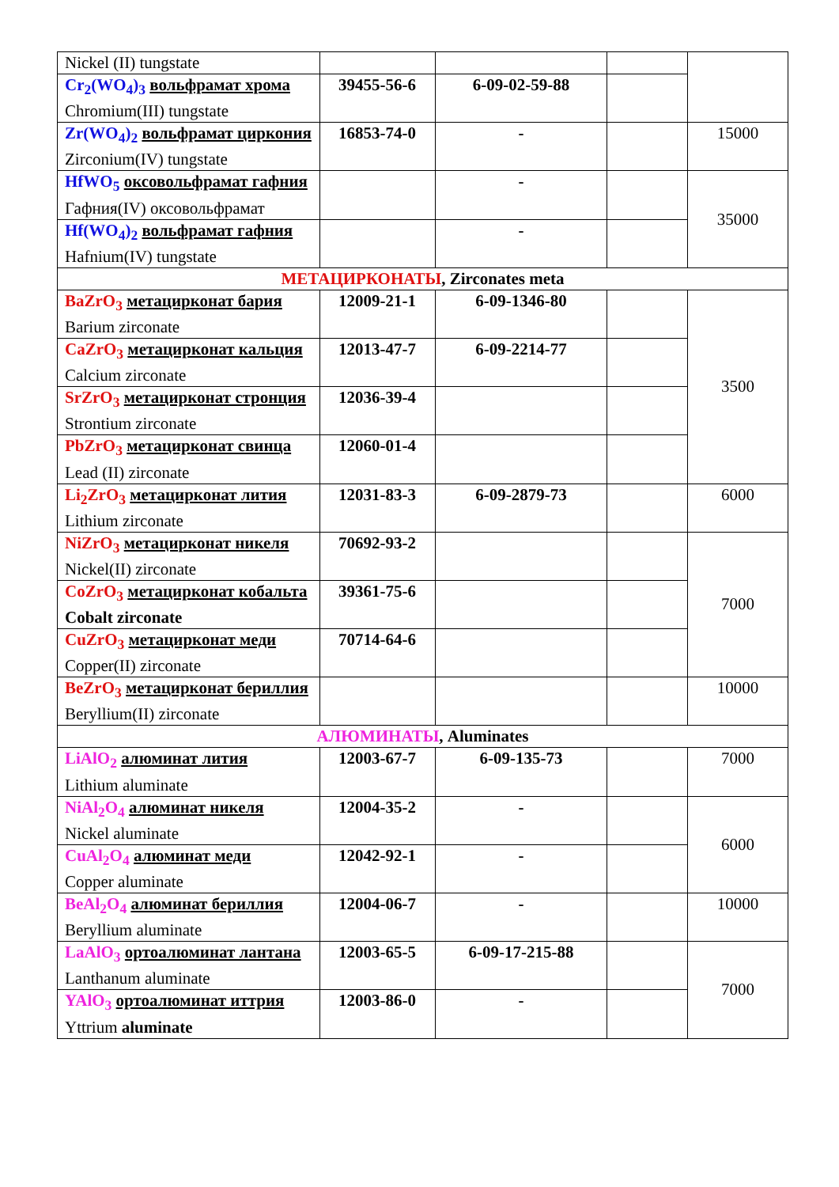| Nickel (II) tungstate | | | | |
| Cr<sub>2</sub>(WO<sub>4</sub>)<sub>3</sub> вольфрамат хрома Chromium(III) tungstate | 39455-56-6 | 6-09-02-59-88 | | |
| Zr(WO<sub>4</sub>)<sub>2</sub> вольфрамат циркония Zirconium(IV) tungstate | 16853-74-0 | - | | 15000 |
| HfWO<sub>5</sub> оксовольфрамат гафния Гафния(IV) оксовольфрамат | | - | | 35000 |
| Hf(WO<sub>4</sub>)<sub>2</sub> вольфрамат гафния Hafnium(IV) tungstate | | - | | |
| МЕТАЦИРКОНАТЫ , Zirconates meta | | | | |
| BaZrO<sub>3</sub> метацирконат бария Barium zirconate | 12009-21-1 | 6-09-1346-80 | | 3500 |
| CaZrO<sub>3</sub> метацирконат кальция Calcium zirconate | 12013-47-7 | 6-09-2214-77 | | |
| SrZrO<sub>3</sub> метацирконат стронция Strontium zirconate | 12036-39-4 | | | |
| PbZrO<sub>3</sub> метацирконат свинца Lead (II) zirconate | 12060-01-4 | | | |
| Li<sub>2</sub>ZrO<sub>3</sub> метацирконат лития Lithium zirconate | 12031-83-3 | 6-09-2879-73 | | 6000 |
| NiZrO<sub>3</sub> метацирконат никеля Nickel(II) zirconate | 70692-93-2 | | | 7000 |
| CoZrO<sub>3</sub> метацирконат кобальта Cobalt zirconate | 39361-75-6 | | | |
| CuZrO<sub>3</sub> метацирконат меди Copper(II) zirconate | 70714-64-6 | | | |
| BeZrO<sub>3</sub> метацирконат бериллия Beryllium(II) zirconate | | | | 10000 |
| АЛЮМИНАТЫ , Aluminates | | | | |
| LiAlO<sub>2</sub> алюминат лития Lithium aluminate | 12003-67-7 | 6-09-135-73 | | 7000 |
| NiAl<sub>2</sub>O<sub>4</sub> алюминат никеля Nickel aluminate | 12004-35-2 | - | | 6000 |
| CuAl<sub>2</sub>O<sub>4</sub> алюминат меди Copper aluminate | 12042-92-1 | - | | |
| BeAl<sub>2</sub>O<sub>4</sub> алюминат бериллия Beryllium aluminate | 12004-06-7 | - | | 10000 |
| LaAlO<sub>3</sub> ортоалюминат лантана Lanthanum aluminate | 12003-65-5 | 6-09-17-215-88 | | 7000 |
| YAlO<sub>3</sub> ортоалюминат иттрия Yttrium aluminate | 12003-86-0 | - | | |